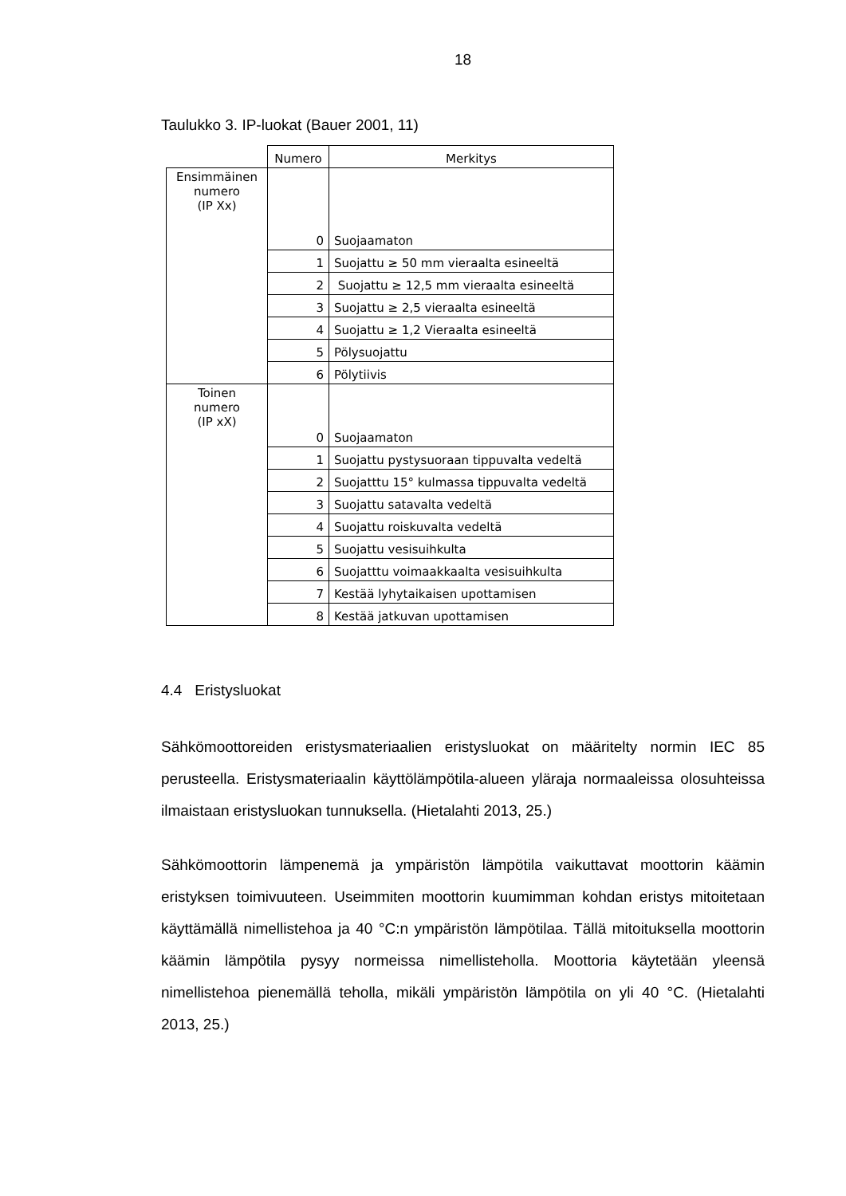18
Taulukko 3. IP-luokat (Bauer 2001, 11)
| | Numero | Merkitys |
| Ensimmäinen numero (IP Xx) | 0 | Suojaamaton |
| | 1 | Suojattu ≥ 50 mm vieraalta esineeltä |
| | 2 | Suojattu ≥ 12,5 mm vieraalta esineeltä |
| | 3 | Suojattu ≥ 2,5 vieraalta esineeltä |
| | 4 | Suojattu ≥ 1,2 Vieraalta esineeltä |
| | 5 | Pölysuojattu |
| | 6 | Pölytiivis |
| Toinen numero (IP xX) | 0 | Suojaamaton |
| | 1 | Suojattu pystysuoraan tippuvalta vedeltä |
| | 2 | Suojatttu 15° kulmassa tippuvalta vedeltä |
| | 3 | Suojattu satavalta vedeltä |
| | 4 | Suojattu roiskuvalta vedeltä |
| | 5 | Suojattu vesisuihkulta |
| | 6 | Suojatttu voimaakkaalta vesisuihkulta |
| | 7 | Kestää lyhytaikaisen upottamisen |
| | 8 | Kestää jatkuvan upottamisen |
4.4 Eristysluokat
Sähkömoottoreiden eristysmateriaalien eristysluokat on määritelty normin IEC 85 perusteella. Eristysmateriaalin käyttölämpötila-alueen yläraja normaaleissa olosuhteissa ilmaistaan eristysluokan tunnuksella. (Hietalahti 2013, 25.)
Sähkömoottorin lämpenemä ja ympäristön lämpötila vaikuttavat moottorin käämin eristyksen toimivuuteen. Useimmiten moottorin kuumimman kohdan eristys mitoitetaan käyttämällä nimellistehoa ja 40 °C:n ympäristön lämpötilaa. Tällä mitoituksella moottorin käämin lämpötila pysyy normeissa nimellisteholla. Moottoria käytetään yleensä nimellistehoa pienemällä teholla, mikäli ympäristön lämpötila on yli 40 °C. (Hietalahti 2013, 25.)